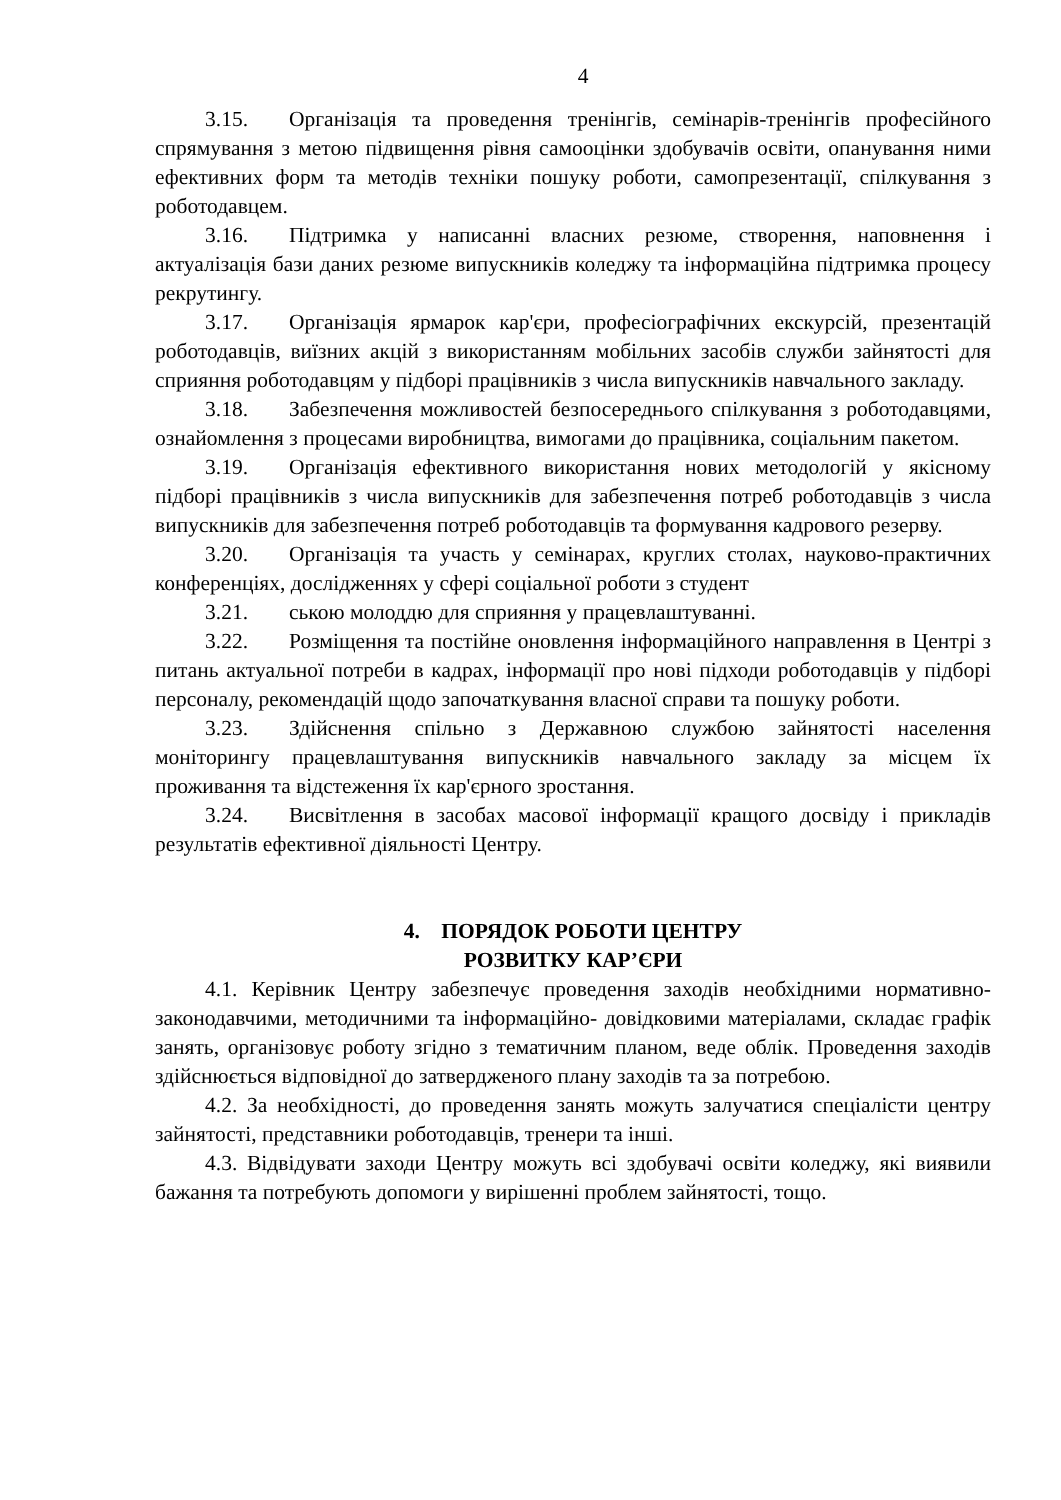4
3.15. Організація та проведення тренінгів, семінарів-тренінгів професійного спрямування з метою підвищення рівня самооцінки здобувачів освіти, опанування ними ефективних форм та методів техніки пошуку роботи, самопрезентації, спілкування з роботодавцем.
3.16. Підтримка у написанні власних резюме, створення, наповнення і актуалізація бази даних резюме випускників коледжу та інформаційна підтримка процесу рекрутингу.
3.17. Організація ярмарок кар'єри, професіографічних екскурсій, презентацій роботодавців, виїзних акцій з використанням мобільних засобів служби зайнятості для сприяння роботодавцям у підборі працівників з числа випускників навчального закладу.
3.18. Забезпечення можливостей безпосереднього спілкування з роботодавцями, ознайомлення з процесами виробництва, вимогами до працівника, соціальним пакетом.
3.19. Організація ефективного використання нових методологій у якісному підборі працівників з числа випускників для забезпечення потреб роботодавців з числа випускників для забезпечення потреб роботодавців та формування кадрового резерву.
3.20. Організація та участь у семінарах, круглих столах, науково-практичних конференціях, дослідженнях у сфері соціальної роботи з студент
3.21. ською молоддю для сприяння у працевлаштуванні.
3.22. Розміщення та постійне оновлення інформаційного направлення в Центрі з питань актуальної потреби в кадрах, інформації про нові підходи роботодавців у підборі персоналу, рекомендацій щодо започаткування власної справи та пошуку роботи.
3.23. Здійснення спільно з Державною службою зайнятості населення моніторингу працевлаштування випускників навчального закладу за місцем їх проживання та відстеження їх кар'єрного зростання.
3.24. Висвітлення в засобах масової інформації кращого досвіду і прикладів результатів ефективної діяльності Центру.
4. ПОРЯДОК РОБОТИ ЦЕНТРУ
РОЗВИТКУ КАР’ЄРИ
4.1. Керівник Центру забезпечує проведення заходів необхідними нормативно-законодавчими, методичними та інформаційно- довідковими матеріалами, складає графік занять, організовує роботу згідно з тематичним планом, веде облік. Проведення заходів здійснюється відповідної до затвердженого плану заходів та за потребою.
4.2. За необхідності, до проведення занять можуть залучатися спеціалісти центру зайнятості, представники роботодавців, тренери та інші.
4.3. Відвідувати заходи Центру можуть всі здобувачі освіти коледжу, які виявили бажання та потребують допомоги у вирішенні проблем зайнятості, тощо.